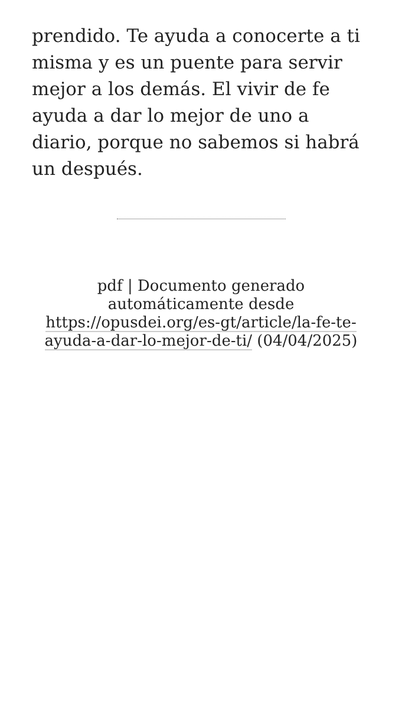prendido. Te ayuda a conocerte a ti misma y es un puente para servir mejor a los demás. El vivir de fe ayuda a dar lo mejor de uno a diario, porque no sabemos si habrá un después.
pdf | Documento generado automáticamente desde https://opusdei.org/es-gt/article/la-fe-te-ayuda-a-dar-lo-mejor-de-ti/ (04/04/2025)